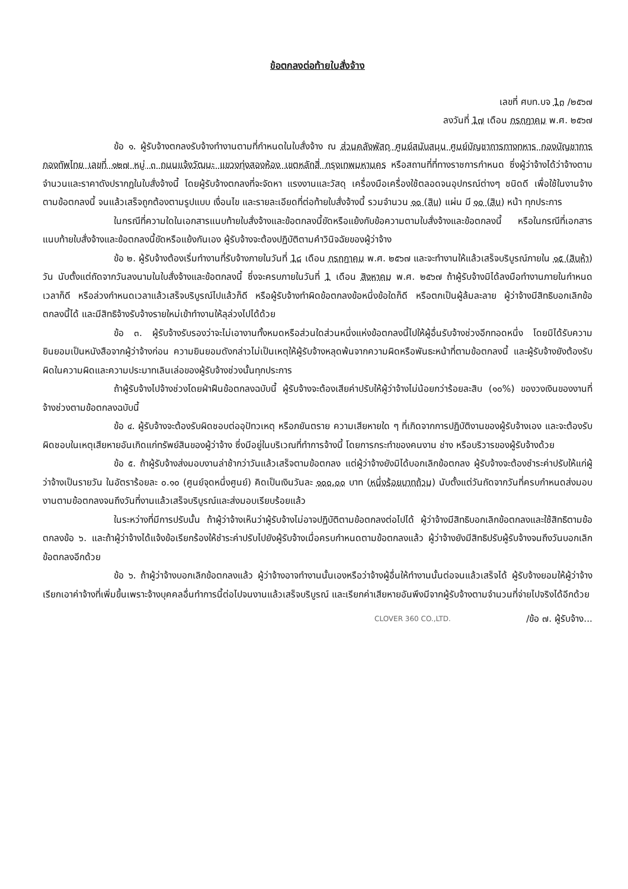ข้อตกลงต่อท้ายใบสั่งจ้าง
เลขที่ ศบท.บจ 1๓ /๒๕๖๗
ลงวันที่ 1๗ เดือน กรกฎาคม พ.ศ. ๒๕๖๗
ข้อ ๑. ผู้รับจ้างตกลงรับจ้างทำงานตามที่กำหนดในใบสั่งจ้าง ณ ส่วนคลังพัสดุ ศูนย์สนับสนุน ศูนย์บัญชาการทางทหาร กองบัญชาการกองทัพไทย เลขที่ ๑๒๗ หมู่ ๓ ถนนแจ้งวัฒนะ แขวงทุ่งสองห้อง เขตหลักสี่ กรุงเทพมหานคร หรือสถานที่ที่ทางราชการกำหนด ซึ่งผู้ว่าจ้างได้ว่าจ้างตามจำนวนและราคาดังปรากฏในใบสั่งจ้างนี้ โดยผู้รับจ้างตกลงที่จะจัดหา แรงงานและวัสดุ เครื่องมือเครื่องใช้ตลอดจนอุปกรณ์ต่างๆ ชนิดดี เพื่อใช้ในงานจ้างตามข้อตกลงนี้ จนแล้วเสร็จถูกต้องตามรูปแบบ เงื่อนไข และรายละเอียดที่ต่อท้ายใบสั่งจ้างนี้ รวมจำนวน ๑๐ (สิบ) แผ่น มี ๑๐ (สิบ) หน้า ทุกประการ
ในกรณีที่ความใดในเอกสารแนบท้ายใบสั่งจ้างและข้อตกลงนี้ขัดหรือแย้งกับข้อความตามใบสั่งจ้างและข้อตกลงนี้ หรือในกรณีที่เอกสารแนบท้ายใบสั่งจ้างและข้อตกลงนี้ขัดหรือแย้งกันเอง ผู้รับจ้างจะต้องปฏิบัติตามคำวินิจฉัยของผู้ว่าจ้าง
ข้อ ๒. ผู้รับจ้างต้องเริ่มทำงานที่รับจ้างภายในวันที่ 1๘ เดือน กรกฎาคม พ.ศ. ๒๕๖๗ และจะทำงานให้แล้วเสร็จบริบูรณ์ภายใน ๑๕ (สิบห้า) วัน นับตั้งแต่ถัดจากวันลงนามในใบสั่งจ้างและข้อตกลงนี้ ซึ่งจะครบภายในวันที่ 1 เดือน สิงหาคม พ.ศ. ๒๕๖๗ ถ้าผู้รับจ้างมิได้ลงมือทำงานภายในกำหนดเวลาก็ดี หรือล่วงกำหนดเวลาแล้วเสร็จบริบูรณ์ไปแล้วก็ดี หรือผู้รับจ้างทำผิดข้อตกลงข้อหนึ่งข้อใดก็ดี หรือตกเป็นผู้ล้มละลาย ผู้ว่าจ้างมีสิทธิบอกเลิกข้อตกลงนี้ได้ และมีสิทธิจ้างรับจ้างรายใหม่เข้าทำงานให้ลุล่วงไปได้ด้วย
ข้อ ๓. ผู้รับจ้างรับรองว่าจะไม่เอางานทั้งหมดหรือส่วนใดส่วนหนึ่งแห่งข้อตกลงนี้ไปให้ผู้อื่นรับจ้างช่วงอีกทอดหนึ่ง โดยมิได้รับความยินยอมเป็นหนังสือจากผู้ว่าจ้างก่อน ความยินยอมดังกล่าวไม่เป็นเหตุให้ผู้รับจ้างหลุดพ้นจากความผิดหรือพันธะหน้าที่ตามข้อตกลงนี้ และผู้รับจ้างยังต้องรับผิดในความผิดและความประมาทเลินเล่อของผู้รับจ้างช่วงนั้นทุกประการ
ถ้าผู้รับจ้างไปจ้างช่วงโดยฝ่าฝืนข้อตกลงฉบับนี้ ผู้รับจ้างจะต้องเสียค่าปรับให้ผู้ว่าจ้างไม่น้อยกว่าร้อยละสิบ (๑๐%) ของวงเงินของงานที่จ้างช่วงตามข้อตกลงฉบับนี้
ข้อ ๔. ผู้รับจ้างจะต้องรับผิดชอบต่ออุปัทวเหตุ หรือภยันตราย ความเสียหายใด ๆ ที่เกิดจากการปฏิบัติงานของผู้รับจ้างเอง และจะต้องรับผิดชอบในเหตุเสียหายอันเกิดแก่ทรัพย์สินของผู้ว่าจ้าง ซึ่งมีอยู่ในบริเวณที่ทำการจ้างนี้ โดยการกระทำของคนงาน ช่าง หรือบริวารของผู้รับจ้างด้วย
ข้อ ๕. ถ้าผู้รับจ้างส่งมอบงานล่าช้ากว่าวันแล้วเสร็จตามข้อตกลง แต่ผู้ว่าจ้างยังมิได้บอกเลิกข้อตกลง ผู้รับจ้างจะต้องชำระค่าปรับให้แก่ผู้ว่าจ้างเป็นรายวัน ในอัตราร้อยละ ๐.๑๐ (ศูนย์จุดหนึ่งศูนย์) คิดเป็นเงินวันละ ๑๐๐.๐๐ บาท (หนึ่งร้อยบาทถ้วน) นับตั้งแต่วันถัดจากวันที่ครบกำหนดส่งมอบงานตามข้อตกลงจนถึงวันที่งานแล้วเสร็จบริบูรณ์และส่งมอบเรียบร้อยแล้ว
ในระหว่างที่มีการปรับนั้น ถ้าผู้ว่าจ้างเห็นว่าผู้รับจ้างไม่อาจปฏิบัติตามข้อตกลงต่อไปได้ ผู้ว่าจ้างมีสิทธิบอกเลิกข้อตกลงและใช้สิทธิตามข้อตกลงข้อ ๖. และถ้าผู้ว่าจ้างได้แจ้งข้อเรียกร้องให้ชำระค่าปรับไปยังผู้รับจ้างเมื่อครบกำหนดตามข้อตกลงแล้ว ผู้ว่าจ้างยังมีสิทธิปรับผู้รับจ้างจนถึงวันบอกเลิกข้อตกลงอีกด้วย
ข้อ ๖. ถ้าผู้ว่าจ้างบอกเลิกข้อตกลงแล้ว ผู้ว่าจ้างอาจทำงานนั้นเองหรือว่าจ้างผู้อื่นให้ทำงานนั้นต่อจนแล้วเสร็จได้ ผู้รับจ้างยอมให้ผู้ว่าจ้างเรียกเอาค่าจ้างที่เพิ่มขึ้นเพราะจ้างบุคคลอื่นทำการนี้ต่อไปจนงานแล้วเสร็จบริบูรณ์ และเรียกค่าเสียหายอันพึงมีจากผู้รับจ้างตามจำนวนที่จ่ายไปจริงได้อีกด้วย
CLOVER 360 CO.,LTD. /ข้อ ๗. ผู้รับจ้าง...